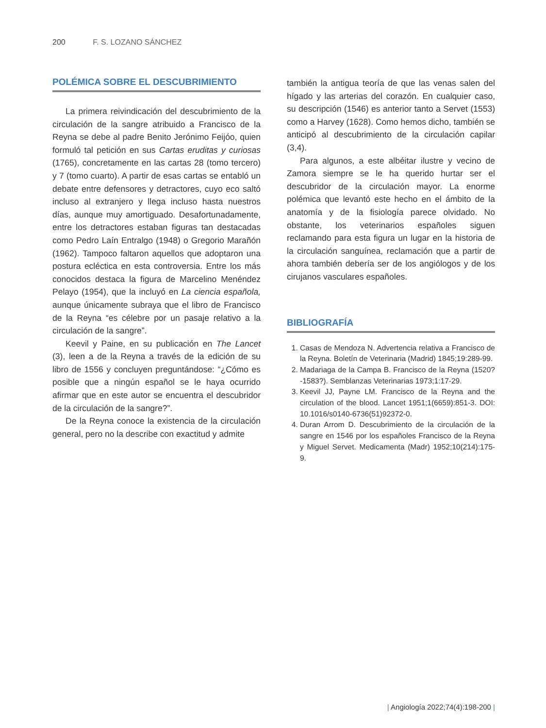200 F. S. LOZANO SÁNCHEZ
POLÉMICA SOBRE EL DESCUBRIMIENTO
La primera reivindicación del descubrimiento de la circulación de la sangre atribuido a Francisco de la Reyna se debe al padre Benito Jerónimo Feijóo, quien formuló tal petición en sus Cartas eruditas y curiosas (1765), concretamente en las cartas 28 (tomo tercero) y 7 (tomo cuarto). A partir de esas cartas se entabló un debate entre defensores y detractores, cuyo eco saltó incluso al extranjero y llega incluso hasta nuestros días, aunque muy amortiguado. Desafortunadamente, entre los detractores estaban figuras tan destacadas como Pedro Laín Entralgo (1948) o Gregorio Marañón (1962). Tampoco faltaron aquellos que adoptaron una postura ecléctica en esta controversia. Entre los más conocidos destaca la figura de Marcelino Menéndez Pelayo (1954), que la incluyó en La ciencia española, aunque únicamente subraya que el libro de Francisco de la Reyna “es célebre por un pasaje relativo a la circulación de la sangre”.
Keevil y Paine, en su publicación en The Lancet (3), leen a de la Reyna a través de la edición de su libro de 1556 y concluyen preguntándose: “¿Cómo es posible que a ningún español se le haya ocurrido afirmar que en este autor se encuentra el descubridor de la circulación de la sangre?”.
De la Reyna conoce la existencia de la circulación general, pero no la describe con exactitud y admite
también la antigua teoría de que las venas salen del hígado y las arterias del corazón. En cualquier caso, su descripción (1546) es anterior tanto a Servet (1553) como a Harvey (1628). Como hemos dicho, también se anticipó al descubrimiento de la circulación capilar (3,4).
Para algunos, a este albéitar ilustre y vecino de Zamora siempre se le ha querido hurtar ser el descubridor de la circulación mayor. La enorme polémica que levantó este hecho en el ámbito de la anatomía y de la fisiología parece olvidado. No obstante, los veterinarios españoles siguen reclamando para esta figura un lugar en la historia de la circulación sanguínea, reclamación que a partir de ahora también debería ser de los angiólogos y de los cirujanos vasculares españoles.
BIBLIOGRAFÍA
1. Casas de Mendoza N. Advertencia relativa a Francisco de la Reyna. Boletín de Veterinaria (Madrid) 1845;19:289-99.
2. Madariaga de la Campa B. Francisco de la Reyna (1520?-1583?). Semblanzas Veterinarias 1973;1:17-29.
3. Keevil JJ, Payne LM. Francisco de la Reyna and the circulation of the blood. Lancet 1951;1(6659):851-3. DOI: 10.1016/s0140-6736(51)92372-0.
4. Duran Arrom D. Descubrimiento de la circulación de la sangre en 1546 por los españoles Francisco de la Reyna y Miguel Servet. Medicamenta (Madr) 1952;10(214):175-9.
| Angiología 2022;74(4):198-200 |